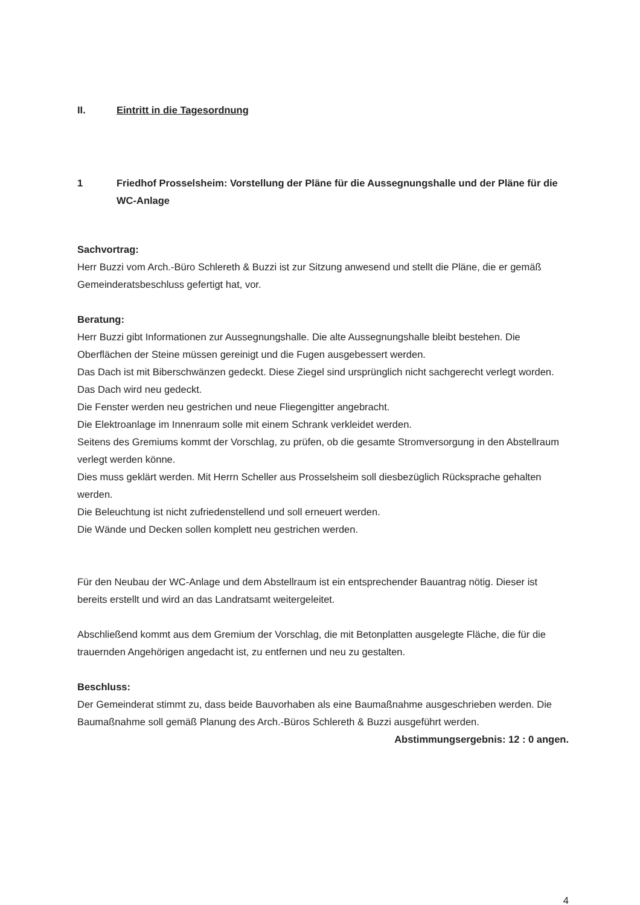II. Eintritt in die Tagesordnung
1 Friedhof Prosselsheim: Vorstellung der Pläne für die Aussegnungshalle und der Pläne für die WC-Anlage
Sachvortrag:
Herr Buzzi vom Arch.-Büro Schlereth & Buzzi ist zur Sitzung anwesend und stellt die Pläne, die er gemäß Gemeinderatsbeschluss gefertigt hat, vor.
Beratung:
Herr Buzzi gibt Informationen zur Aussegnungshalle. Die alte Aussegnungshalle bleibt bestehen. Die Oberflächen der Steine müssen gereinigt und die Fugen ausgebessert werden.
Das Dach ist mit Biberschwänzen gedeckt. Diese Ziegel sind ursprünglich nicht sachgerecht verlegt worden. Das Dach wird neu gedeckt.
Die Fenster werden neu gestrichen und neue Fliegengitter angebracht.
Die Elektroanlage im Innenraum solle mit einem Schrank verkleidet werden.
Seitens des Gremiums kommt der Vorschlag, zu prüfen, ob die gesamte Stromversorgung in den Abstellraum verlegt werden könne.
Dies muss geklärt werden. Mit Herrn Scheller aus Prosselsheim soll diesbezüglich Rücksprache gehalten werden.
Die Beleuchtung ist nicht zufriedenstellend und soll erneuert werden.
Die Wände und Decken sollen komplett neu gestrichen werden.
Für den Neubau der WC-Anlage und dem Abstellraum ist ein entsprechender Bauantrag nötig. Dieser ist bereits erstellt und wird an das Landratsamt weitergeleitet.
Abschließend kommt aus dem Gremium der Vorschlag, die mit Betonplatten ausgelegte Fläche, die für die trauernden Angehörigen angedacht ist, zu entfernen und neu zu gestalten.
Beschluss:
Der Gemeinderat stimmt zu, dass beide Bauvorhaben als eine Baumaßnahme ausgeschrieben werden. Die Baumaßnahme soll gemäß Planung des Arch.-Büros Schlereth & Buzzi ausgeführt werden.
Abstimmungsergebnis: 12 : 0 angen.
4